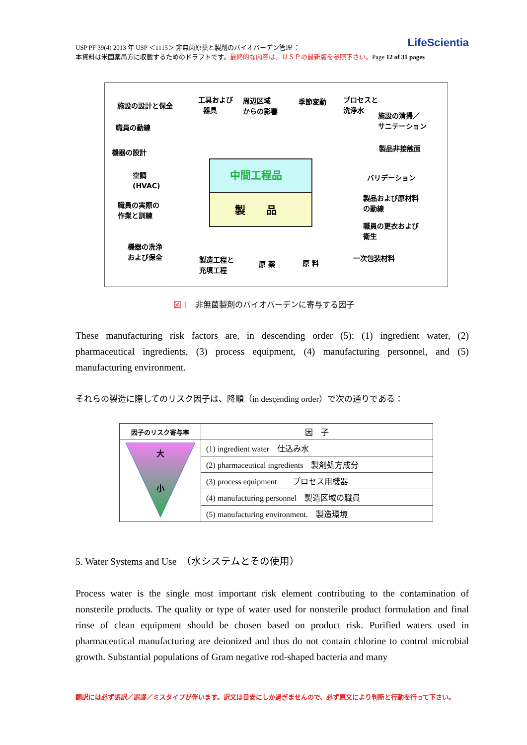LifeScientia USP PF 39(4) 2013 年 USP ＜1115＞ 非無菌原薬と製剤のバイオバーデン管理 ：
本資料は米国薬局方に収載するためのドラフトです。最終的な内容は、ＵＳＰの最新版を参照下さい。Page 12 of 31 pages
施設の設計と保全
工具および
器具
周辺区域
からの影響
季節変動 プロセスと
洗浄水
職員の動線
施設の清掃／
サニテーション
機器の設計 製品非接触面
中間工程品 空調
(HVAC)
バリデーション
製　　品
職員の実際の
作業と訓練
製品および原材料
の動線
職員の更衣および
衛生
機器の洗浄
および保全
製造工程と
充填工程 原 薬 原 料
一次包装材料
図 1　非無菌製剤のバイオバーデンに寄与する因子
These manufacturing risk factors are, in descending order (5): (1) ingredient water, (2) pharmaceutical ingredients, (3) process equipment, (4) manufacturing personnel, and (5) manufacturing environment.
それらの製造に際してのリスク因子は、降順（in descending order）で次の通りである：
| 因子のリスク寄与率 | 因 子 |
| --- | --- |
| 大 小 | (1) ingredient water 仕込み水 |
| | (2) pharmaceutical ingredients 製剤処方成分 |
| | (3) process equipment プロセス用機器 |
| | (4) manufacturing personnel 製造区域の職員 |
| | (5) manufacturing environment. 製造環境 |
5. Water Systems and Use　（水システムとその使用）
Process water is the single most important risk element contributing to the contamination of nonsterile products. The quality or type of water used for nonsterile product formulation and final rinse of clean equipment should be chosen based on product risk. Purified waters used in pharmaceutical manufacturing are deionized and thus do not contain chlorine to control microbial growth. Substantial populations of Gram negative rod-shaped bacteria and many
翻訳には必ず誤訳／誤謬／ミスタイプが伴います。訳文は目安にしか過ぎませんので、必ず原文により判断と行動を行って下さい。